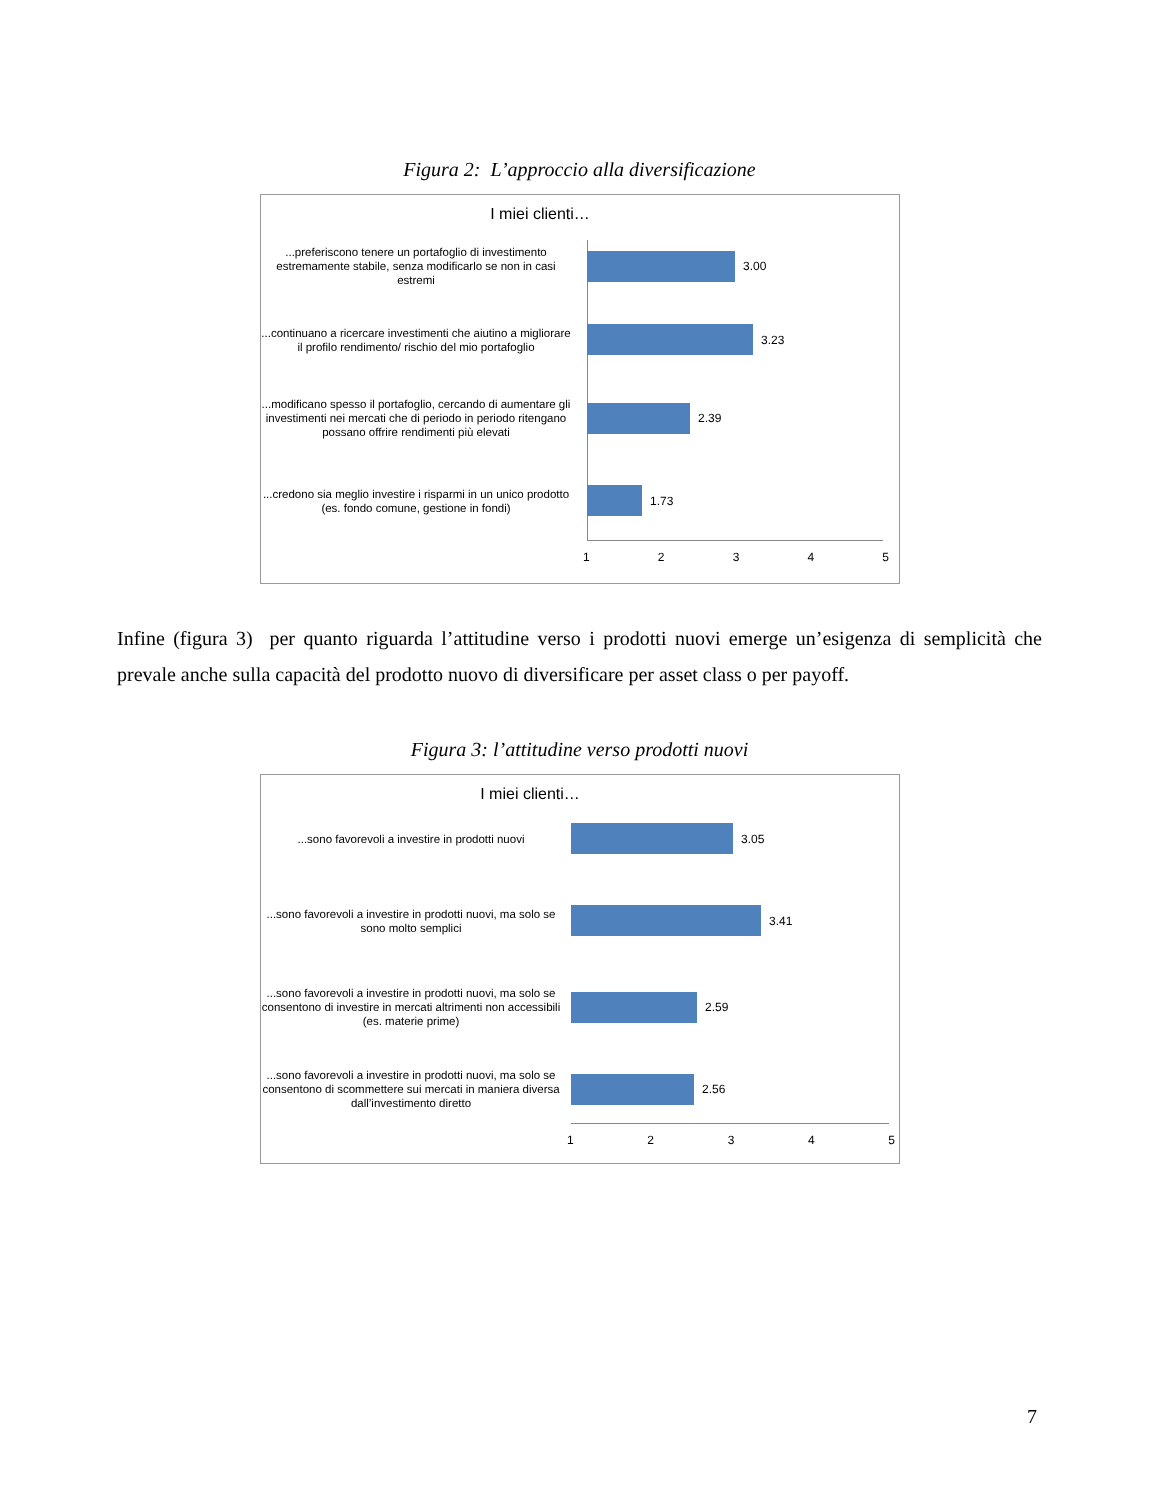Figura 2: L’approccio alla diversificazione
I miei clienti…
...preferiscono tenere un portafoglio di investimento estremamente stabile, senza modificarlo se non in casi estremi
3.00
...continuano a ricercare investimenti che aiutino a migliorare il profilo rendimento/ rischio del mio portafoglio
3.23
...modificano spesso il portafoglio, cercando di aumentare gli investimenti nei mercati che di periodo in periodo ritengano possano offrire rendimenti più elevati
2.39
...credono sia meglio investire i risparmi in un unico prodotto (es. fondo comune, gestione in fondi)
1.73
1 2 3 4 5
Infine (figura 3) per quanto riguarda l’attitudine verso i prodotti nuovi emerge un’esigenza di semplicità che prevale anche sulla capacità del prodotto nuovo di diversificare per asset class o per payoff.
Figura 3: l’attitudine verso prodotti nuovi
I miei clienti…
...sono favorevoli a investire in prodotti nuovi
3.05
...sono favorevoli a investire in prodotti nuovi, ma solo se sono molto semplici
3.41
...sono favorevoli a investire in prodotti nuovi, ma solo se consentono di investire in mercati altrimenti non accessibili (es. materie prime)
2.59
...sono favorevoli a investire in prodotti nuovi, ma solo se consentono di scommettere sui mercati in maniera diversa dall’investimento diretto
2.56
1 2 3 4 5
7